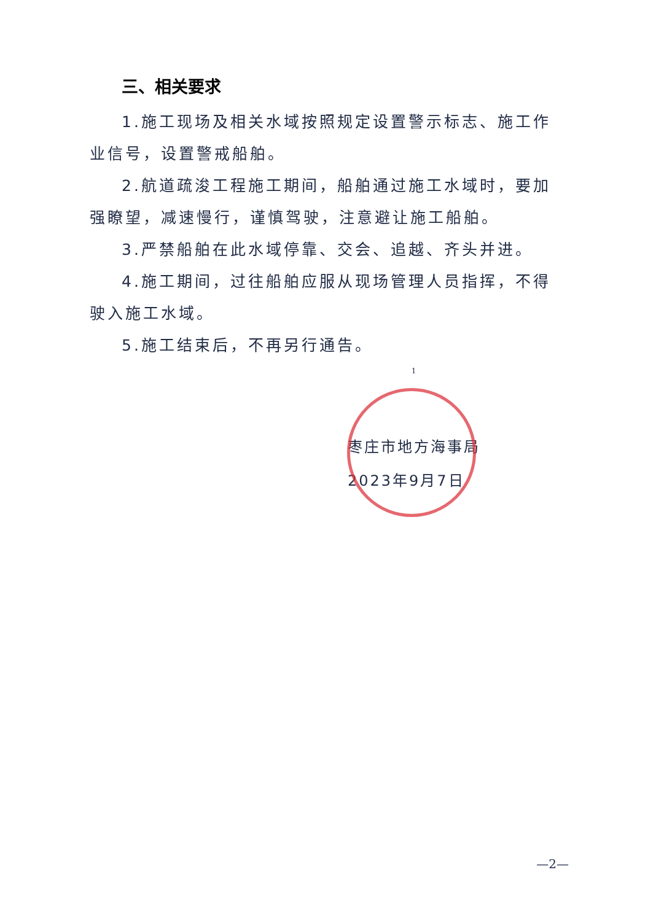三、相关要求
1.施工现场及相关水域按照规定设置警示标志、施工作业信号，设置警戒船舶。
2.航道疏浚工程施工期间，船舶通过施工水域时，要加强瞭望，减速慢行，谨慎驾驶，注意避让施工船舶。
3.严禁船舶在此水域停靠、交会、追越、齐头并进。
4.施工期间，过往船舶应服从现场管理人员指挥，不得驶入施工水域。
5.施工结束后，不再另行通告。
1
枣庄市地方海事局
2023年9月7日
—2—